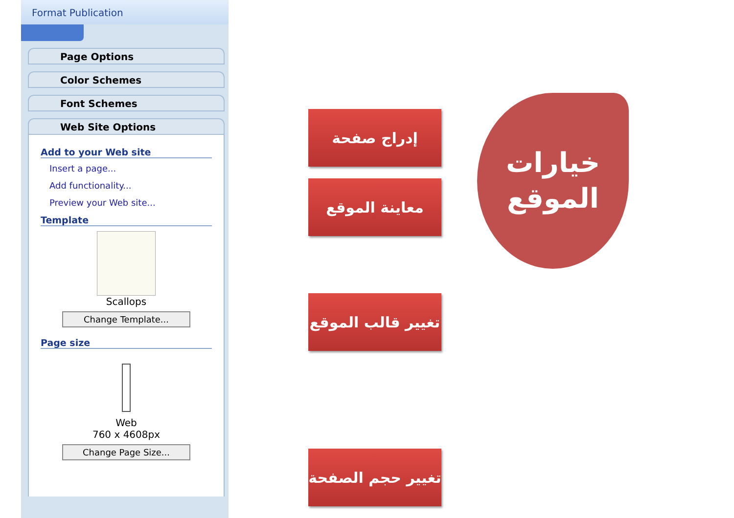Format Publication
Page Options
Color Schemes
Font Schemes
Web Site Options
Add to your Web site
Insert a page...
Add functionality...
Preview your Web site...
Template
Scallops
Change Template...
Page size
Web
760 x 4608px
Change Page Size...
إدراج صفحة
معاينة الموقع
تغيير قالب الموقع
تغيير حجم الصفحة
خيارات
الموقع